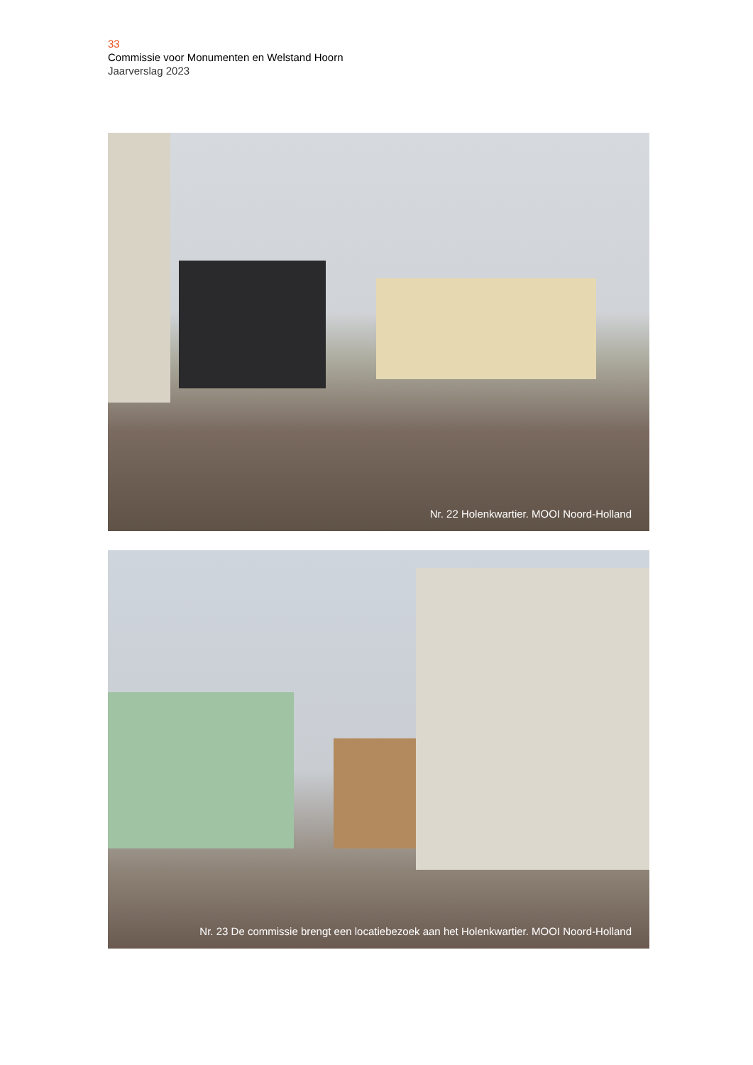33
Commissie voor Monumenten en Welstand Hoorn
Jaarverslag 2023
Nr. 22 Holenkwartier. MOOI Noord-Holland
Nr. 23 De commissie brengt een locatiebezoek aan het Holenkwartier. MOOI Noord-Holland